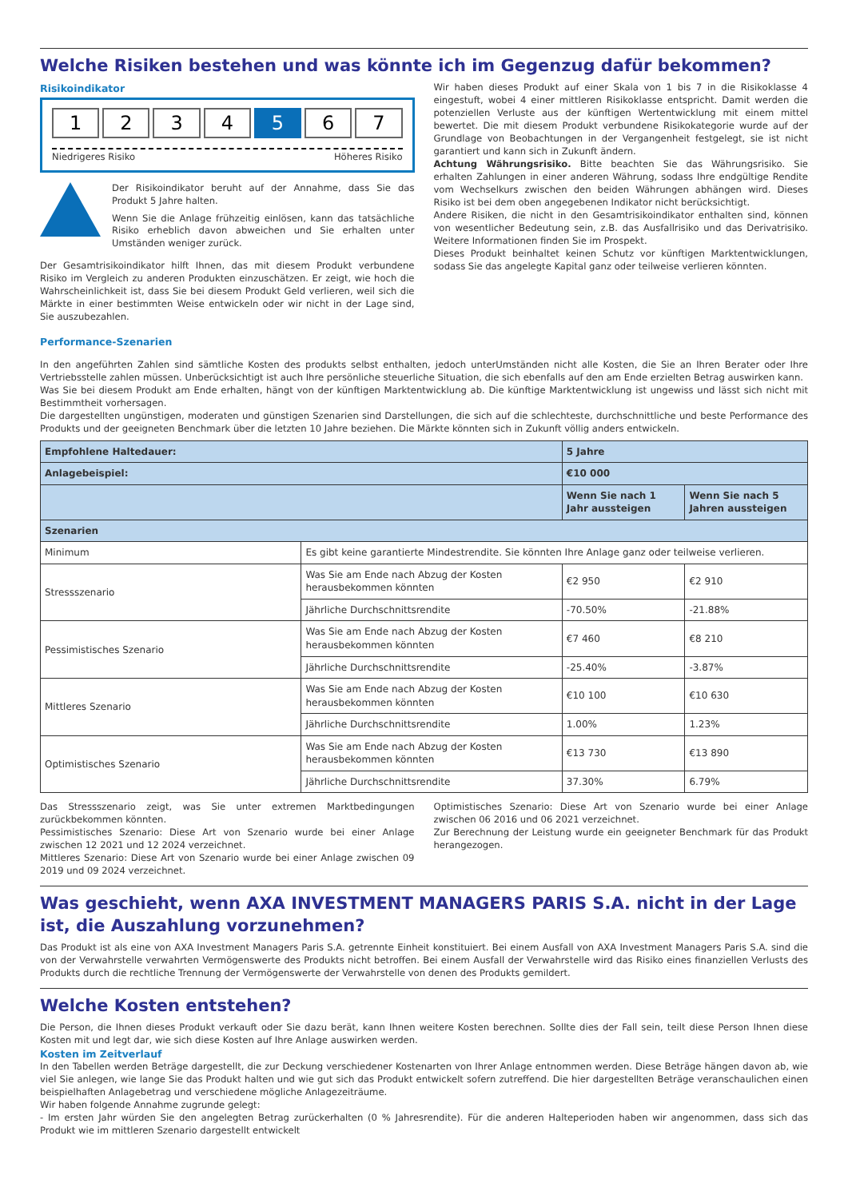Welche Risiken bestehen und was könnte ich im Gegenzug dafür bekommen?
Risikoindikator
1234 5 6 7
Niedrigeres Risiko Höheres Risiko
Der Risikoindikator beruht auf der Annahme, dass Sie das Produkt 5 Jahre halten.
Wenn Sie die Anlage frühzeitig einlösen, kann das tatsächliche Risiko erheblich davon abweichen und Sie erhalten unter Umständen weniger zurück.
Der Gesamtrisikoindikator hilft Ihnen, das mit diesem Produkt verbundene Risiko im Vergleich zu anderen Produkten einzuschätzen. Er zeigt, wie hoch die Wahrscheinlichkeit ist, dass Sie bei diesem Produkt Geld verlieren, weil sich die Märkte in einer bestimmten Weise entwickeln oder wir nicht in der Lage sind, Sie auszubezahlen.
Wir haben dieses Produkt auf einer Skala von 1 bis 7 in die Risikoklasse 4 eingestuft, wobei 4 einer mittleren Risikoklasse entspricht. Damit werden die potenziellen Verluste aus der künftigen Wertentwicklung mit einem mittel bewertet. Die mit diesem Produkt verbundene Risikokategorie wurde auf der Grundlage von Beobachtungen in der Vergangenheit festgelegt, sie ist nicht garantiert und kann sich in Zukunft ändern.
Achtung Währungsrisiko. Bitte beachten Sie das Währungsrisiko. Sie erhalten Zahlungen in einer anderen Währung, sodass Ihre endgültige Rendite vom Wechselkurs zwischen den beiden Währungen abhängen wird. Dieses Risiko ist bei dem oben angegebenen Indikator nicht berücksichtigt.
Andere Risiken, die nicht in den Gesamtrisikoindikator enthalten sind, können von wesentlicher Bedeutung sein, z.B. das Ausfallrisiko und das Derivatrisiko. Weitere Informationen finden Sie im Prospekt.
Dieses Produkt beinhaltet keinen Schutz vor künftigen Marktentwicklungen, sodass Sie das angelegte Kapital ganz oder teilweise verlieren könnten.
Performance-Szenarien
In den angeführten Zahlen sind sämtliche Kosten des produkts selbst enthalten, jedoch unterUmständen nicht alle Kosten, die Sie an Ihren Berater oder Ihre Vertriebsstelle zahlen müssen. Unberücksichtigt ist auch Ihre persönliche steuerliche Situation, die sich ebenfalls auf den am Ende erzielten Betrag auswirken kann.
Was Sie bei diesem Produkt am Ende erhalten, hängt von der künftigen Marktentwicklung ab. Die künftige Marktentwicklung ist ungewiss und lässt sich nicht mit Bestimmtheit vorhersagen.
Die dargestellten ungünstigen, moderaten und günstigen Szenarien sind Darstellungen, die sich auf die schlechteste, durchschnittliche und beste Performance des Produkts und der geeigneten Benchmark über die letzten 10 Jahre beziehen. Die Märkte könnten sich in Zukunft völlig anders entwickeln.
| Empfohlene Haltedauer: | | 5 Jahre | |
| --- | --- | --- | --- |
| Anlagebeispiel: | | €10 000 | |
| | | Wenn Sie nach 1 Jahr aussteigen | Wenn Sie nach 5 Jahren aussteigen |
| Szenarien | | | |
| Minimum | Es gibt keine garantierte Mindestrendite. Sie könnten Ihre Anlage ganz oder teilweise verlieren. | | |
| Stressszenario | Was Sie am Ende nach Abzug der Kosten herausbekommen könnten | €2 950 | €2 910 |
| | Jährliche Durchschnittsrendite | -70.50% | -21.88% |
| Pessimistisches Szenario | Was Sie am Ende nach Abzug der Kosten herausbekommen könnten | €7 460 | €8 210 |
| | Jährliche Durchschnittsrendite | -25.40% | -3.87% |
| Mittleres Szenario | Was Sie am Ende nach Abzug der Kosten herausbekommen könnten | €10 100 | €10 630 |
| | Jährliche Durchschnittsrendite | 1.00% | 1.23% |
| Optimistisches Szenario | Was Sie am Ende nach Abzug der Kosten herausbekommen könnten | €13 730 | €13 890 |
| | Jährliche Durchschnittsrendite | 37.30% | 6.79% |
Das Stressszenario zeigt, was Sie unter extremen Marktbedingungen zurückbekommen könnten.
Pessimistisches Szenario: Diese Art von Szenario wurde bei einer Anlage zwischen 12 2021 und 12 2024 verzeichnet.
Mittleres Szenario: Diese Art von Szenario wurde bei einer Anlage zwischen 09 2019 und 09 2024 verzeichnet.
Optimistisches Szenario: Diese Art von Szenario wurde bei einer Anlage zwischen 06 2016 und 06 2021 verzeichnet.
Zur Berechnung der Leistung wurde ein geeigneter Benchmark für das Produkt herangezogen.
Was geschieht, wenn AXA INVESTMENT MANAGERS PARIS S.A. nicht in der Lage ist, die Auszahlung vorzunehmen?
Das Produkt ist als eine von AXA Investment Managers Paris S.A. getrennte Einheit konstituiert. Bei einem Ausfall von AXA Investment Managers Paris S.A. sind die von der Verwahrstelle verwahrten Vermögenswerte des Produkts nicht betroffen. Bei einem Ausfall der Verwahrstelle wird das Risiko eines finanziellen Verlusts des Produkts durch die rechtliche Trennung der Vermögenswerte der Verwahrstelle von denen des Produkts gemildert.
Welche Kosten entstehen?
Die Person, die Ihnen dieses Produkt verkauft oder Sie dazu berät, kann Ihnen weitere Kosten berechnen. Sollte dies der Fall sein, teilt diese Person Ihnen diese Kosten mit und legt dar, wie sich diese Kosten auf Ihre Anlage auswirken werden.
Kosten im Zeitverlauf
In den Tabellen werden Beträge dargestellt, die zur Deckung verschiedener Kostenarten von Ihrer Anlage entnommen werden. Diese Beträge hängen davon ab, wie viel Sie anlegen, wie lange Sie das Produkt halten und wie gut sich das Produkt entwickelt sofern zutreffend. Die hier dargestellten Beträge veranschaulichen einen beispielhaften Anlagebetrag und verschiedene mögliche Anlagezeiträume.
Wir haben folgende Annahme zugrunde gelegt:
- Im ersten Jahr würden Sie den angelegten Betrag zurückerhalten (0 % Jahresrendite). Für die anderen Halteperioden haben wir angenommen, dass sich das Produkt wie im mittleren Szenario dargestellt entwickelt